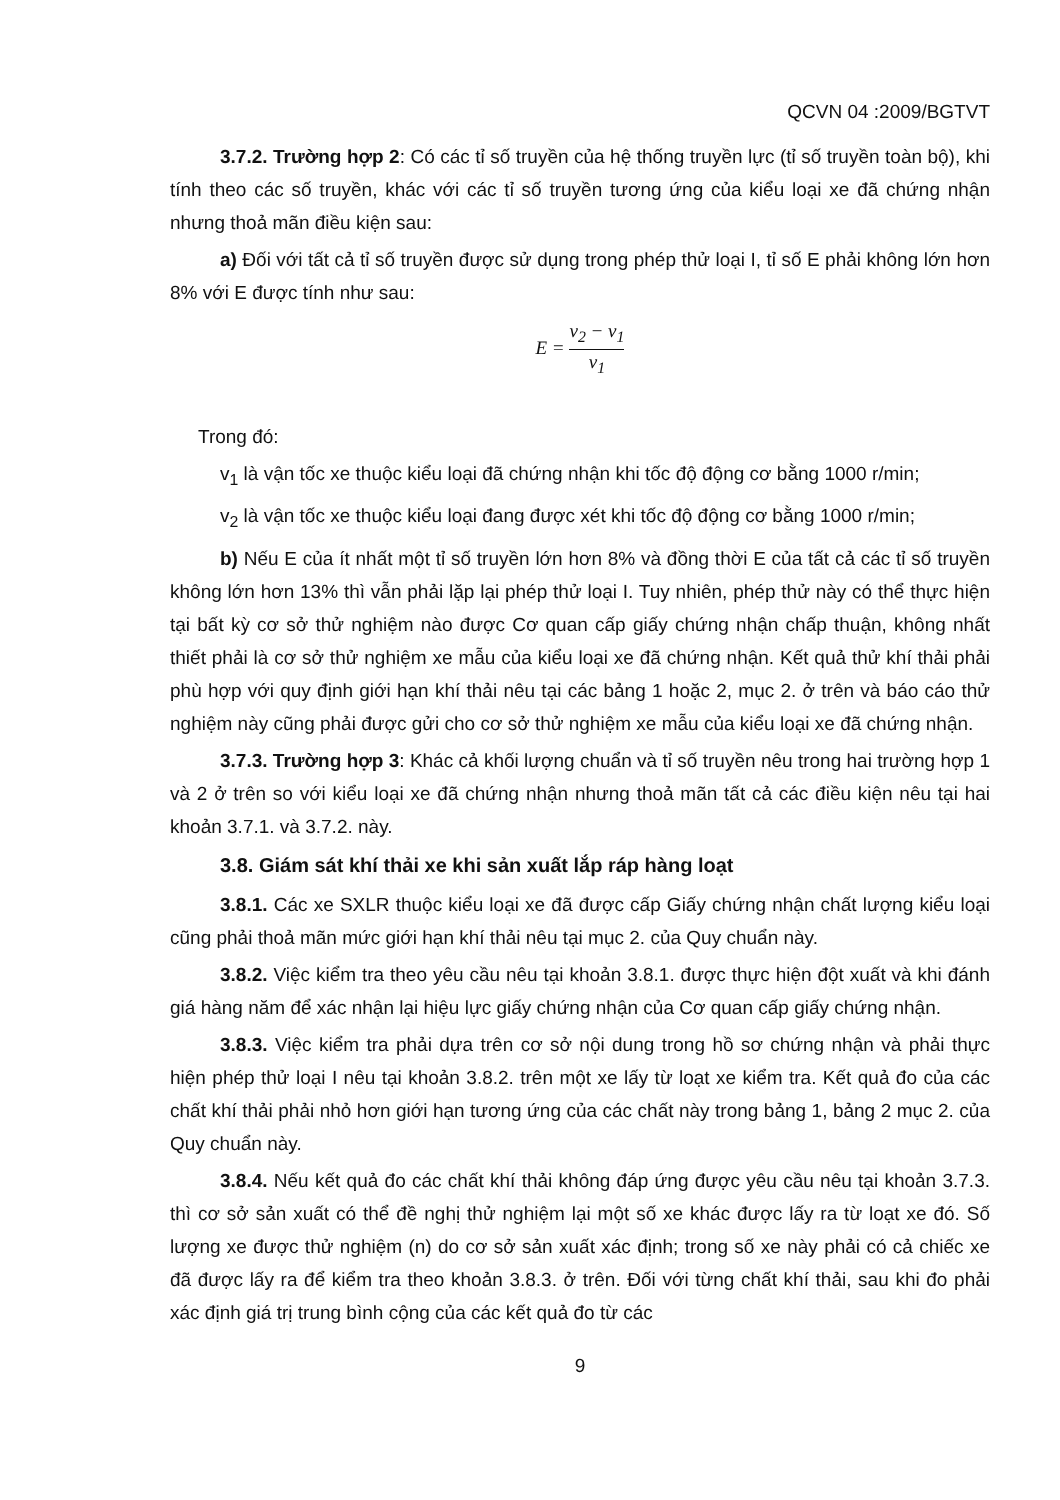QCVN 04 :2009/BGTVT
3.7.2. Trường hợp 2: Có các tỉ số truyền của hệ thống truyền lực (tỉ số truyền toàn bộ), khi tính theo các số truyền, khác với các tỉ số truyền tương ứng của kiểu loại xe đã chứng nhận nhưng thoả mãn điều kiện sau:
a) Đối với tất cả tỉ số truyền được sử dụng trong phép thử loại I, tỉ số E phải không lớn hơn 8% với E được tính như sau:
E = v<sub>2</sub> − v<sub>1</sub> v<sub>1</sub>
Trong đó:
v<sub>1</sub> là vận tốc xe thuộc kiểu loại đã chứng nhận khi tốc độ động cơ bằng 1000 r/min;
v<sub>2</sub> là vận tốc xe thuộc kiểu loại đang được xét khi tốc độ động cơ bằng 1000 r/min;
b) Nếu E của ít nhất một tỉ số truyền lớn hơn 8% và đồng thời E của tất cả các tỉ số truyền không lớn hơn 13% thì vẫn phải lặp lại phép thử loại I. Tuy nhiên, phép thử này có thể thực hiện tại bất kỳ cơ sở thử nghiệm nào được Cơ quan cấp giấy chứng nhận chấp thuận, không nhất thiết phải là cơ sở thử nghiệm xe mẫu của kiểu loại xe đã chứng nhận. Kết quả thử khí thải phải phù hợp với quy định giới hạn khí thải nêu tại các bảng 1 hoặc 2, mục 2. ở trên và báo cáo thử nghiệm này cũng phải được gửi cho cơ sở thử nghiệm xe mẫu của kiểu loại xe đã chứng nhận.
3.7.3. Trường hợp 3: Khác cả khối lượng chuẩn và tỉ số truyền nêu trong hai trường hợp 1 và 2 ở trên so với kiểu loại xe đã chứng nhận nhưng thoả mãn tất cả các điều kiện nêu tại hai khoản 3.7.1. và 3.7.2. này.
3.8. Giám sát khí thải xe khi sản xuất lắp ráp hàng loạt
3.8.1. Các xe SXLR thuộc kiểu loại xe đã được cấp Giấy chứng nhận chất lượng kiểu loại cũng phải thoả mãn mức giới hạn khí thải nêu tại mục 2. của Quy chuẩn này.
3.8.2. Việc kiểm tra theo yêu cầu nêu tại khoản 3.8.1. được thực hiện đột xuất và khi đánh giá hàng năm để xác nhận lại hiệu lực giấy chứng nhận của Cơ quan cấp giấy chứng nhận.
3.8.3. Việc kiểm tra phải dựa trên cơ sở nội dung trong hồ sơ chứng nhận và phải thực hiện phép thử loại I nêu tại khoản 3.8.2. trên một xe lấy từ loạt xe kiểm tra. Kết quả đo của các chất khí thải phải nhỏ hơn giới hạn tương ứng của các chất này trong bảng 1, bảng 2 mục 2. của Quy chuẩn này.
3.8.4. Nếu kết quả đo các chất khí thải không đáp ứng được yêu cầu nêu tại khoản 3.7.3. thì cơ sở sản xuất có thể đề nghị thử nghiệm lại một số xe khác được lấy ra từ loạt xe đó. Số lượng xe được thử nghiệm (n) do cơ sở sản xuất xác định; trong số xe này phải có cả chiếc xe đã được lấy ra để kiểm tra theo khoản 3.8.3. ở trên. Đối với từng chất khí thải, sau khi đo phải xác định giá trị trung bình cộng của các kết quả đo từ các
9